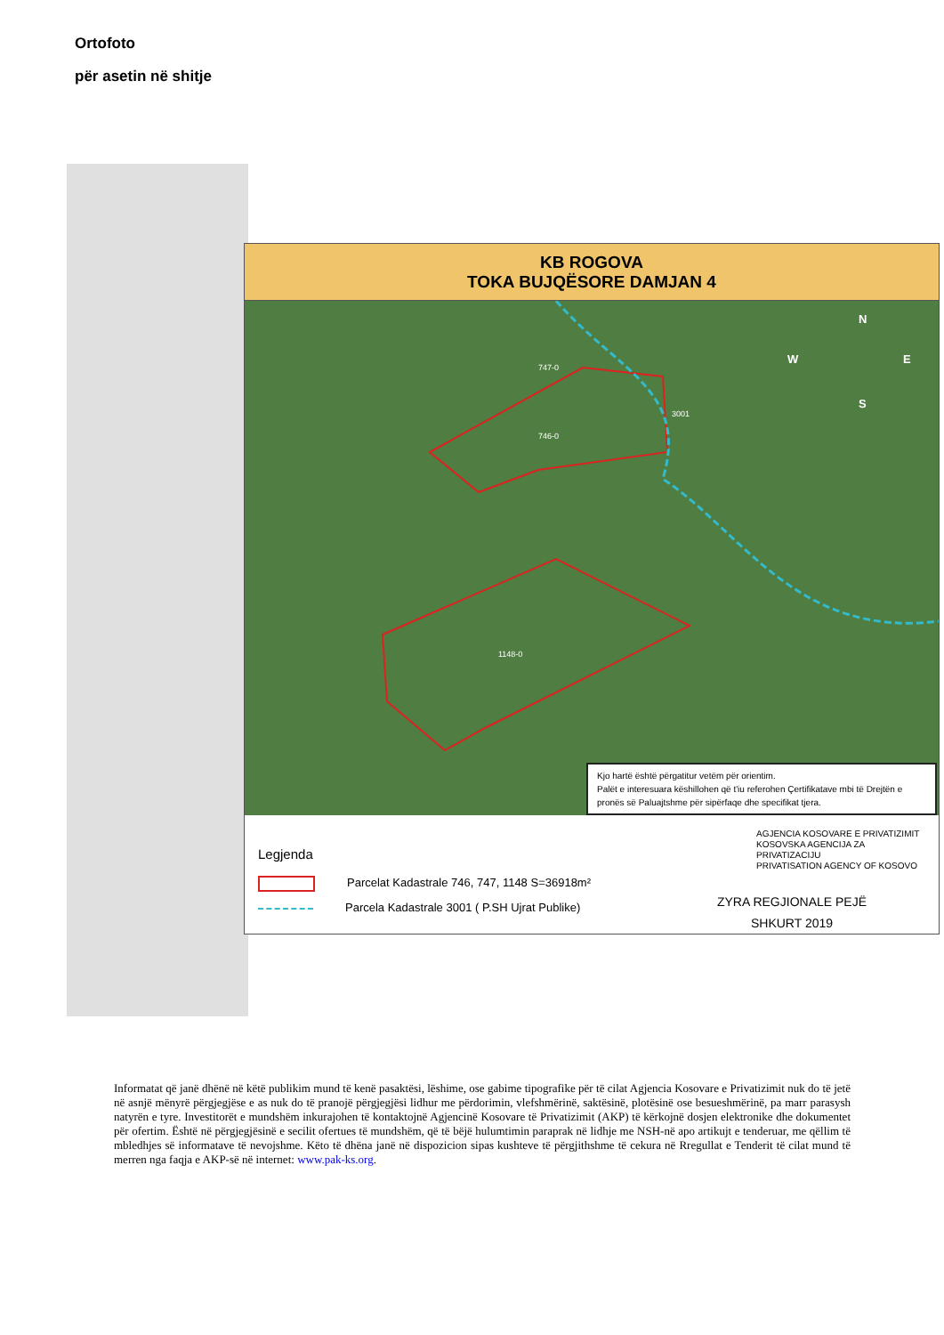Ortofoto
për asetin në shitje
KB ROGOVA
TOKA BUJQËSORE DAMJAN 4
N
S
W
E
747-0
3001
746-0
1148-0
Kjo hartë është përgatitur vetëm për orientim.
Palët e interesuara këshillohen që t'iu referohen Çertifikatave mbi të Drejtën e pronës së Paluajtshme për sipërfaqe dhe specifikat tjera.
Legjenda
Parcelat Kadastrale 746, 747, 1148 S=36918m²
Parcela Kadastrale 3001 ( P.SH Ujrat Publike)
AGJENCIA KOSOVARE E PRIVATIZIMIT
KOSOVSKA AGENCIJA ZA PRIVATIZACIJU
PRIVATISATION AGENCY OF KOSOVO
ZYRA REGJIONALE PEJË
SHKURT 2019
Informatat që janë dhënë në këtë publikim mund të kenë pasaktësi, lëshime, ose gabime tipografike për të cilat Agjencia Kosovare e Privatizimit nuk do të jetë në asnjë mënyrë përgjegjëse e as nuk do të pranojë përgjegjësi lidhur me përdorimin, vlefshmërinë, saktësinë, plotësinë ose besueshmërinë, pa marr parasysh natyrën e tyre. Investitorët e mundshëm inkurajohen të kontaktojnë Agjencinë Kosovare të Privatizimit (AKP) të kërkojnë dosjen elektronike dhe dokumentet për ofertim. Është në përgjegjësinë e secilit ofertues të mundshëm, që të bëjë hulumtimin paraprak në lidhje me NSH-në apo artikujt e tenderuar, me qëllim të mbledhjes së informatave të nevojshme. Këto të dhëna janë në dispozicion sipas kushteve të përgjithshme të cekura në Rregullat e Tenderit të cilat mund të merren nga faqja e AKP-së në internet: www.pak-ks.org.